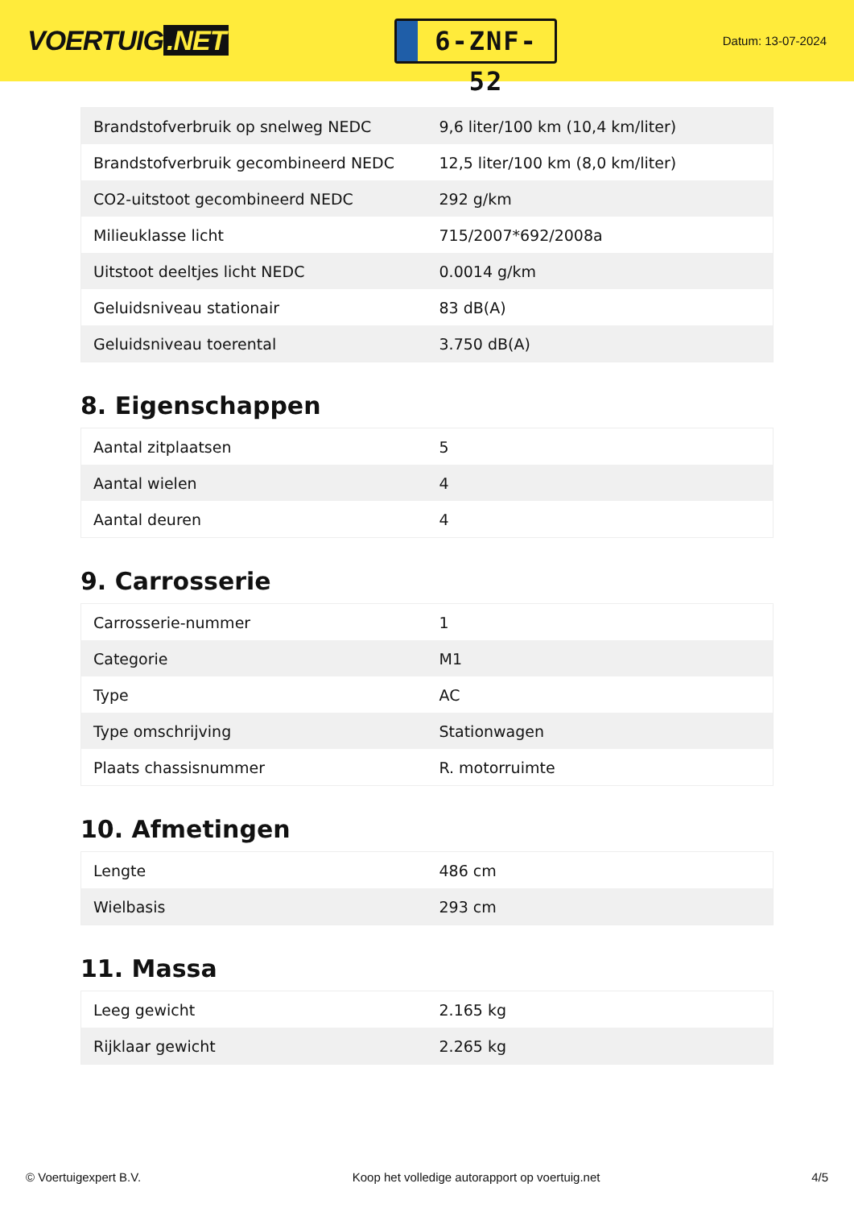VOERTUIG.NET
6-ZNF-52
Datum: 13-07-2024
| Brandstofverbruik op snelweg NEDC | 9,6 liter/100 km (10,4 km/liter) |
| Brandstofverbruik gecombineerd NEDC | 12,5 liter/100 km (8,0 km/liter) |
| CO2-uitstoot gecombineerd NEDC | 292 g/km |
| Milieuklasse licht | 715/2007*692/2008a |
| Uitstoot deeltjes licht NEDC | 0.0014 g/km |
| Geluidsniveau stationair | 83 dB(A) |
| Geluidsniveau toerental | 3.750 dB(A) |
8. Eigenschappen
| Aantal zitplaatsen | 5 |
| Aantal wielen | 4 |
| Aantal deuren | 4 |
9. Carrosserie
| Carrosserie-nummer | 1 |
| Categorie | M1 |
| Type | AC |
| Type omschrijving | Stationwagen |
| Plaats chassisnummer | R. motorruimte |
10. Afmetingen
| Lengte | 486 cm |
| Wielbasis | 293 cm |
11. Massa
| Leeg gewicht | 2.165 kg |
| Rijklaar gewicht | 2.265 kg |
© Voertuigexpert B.V. Koop het volledige autorapport op voertuig.net 4/5